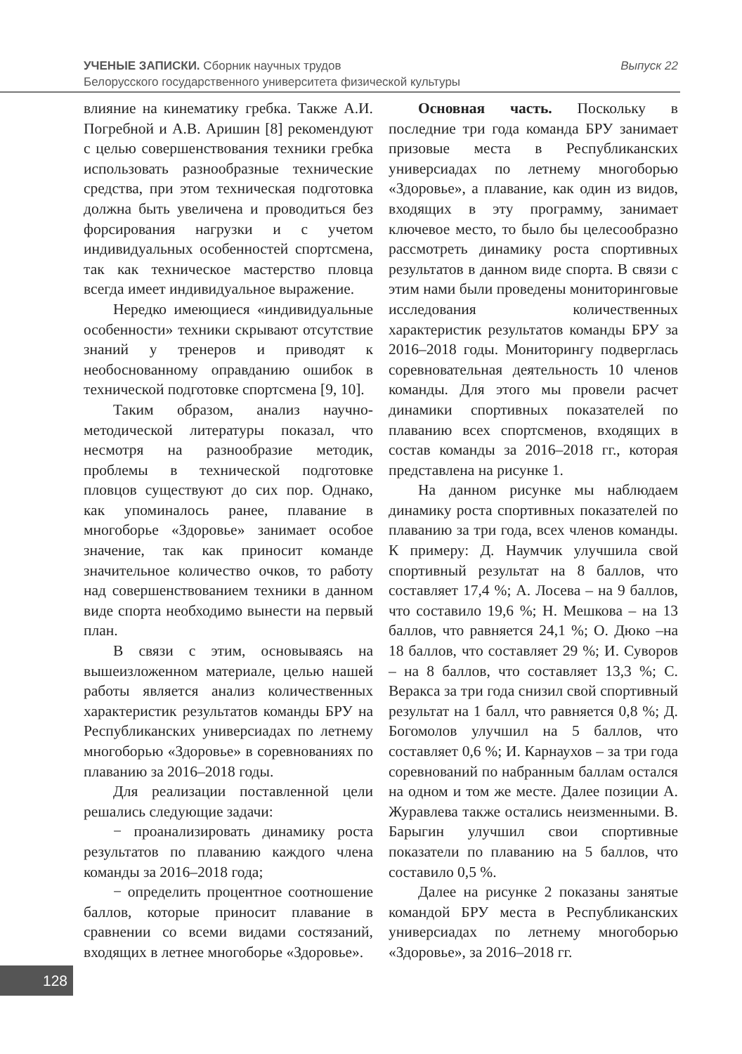Выпуск 22 УЧЕНЫЕ ЗАПИСКИ. Сборник научных трудов
Белорусского государственного университета физической культуры
влияние на кинематику гребка. Также А.И. Погребной и А.В. Аришин [8] рекомендуют с целью совершенствования техники гребка использовать разнообразные технические средства, при этом техническая подготовка должна быть увеличена и проводиться без форсирования нагрузки и с учетом индивидуальных особенностей спортсмена, так как техническое мастерство пловца всегда имеет индивидуальное выражение.
Нередко имеющиеся «индивидуальные особенности» техники скрывают отсутствие знаний у тренеров и приводят к необоснованному оправданию ошибок в технической подготовке спортсмена [9, 10].
Таким образом, анализ научно-методической литературы показал, что несмотря на разнообразие методик, проблемы в технической подготовке пловцов существуют до сих пор. Однако, как упоминалось ранее, плавание в многоборье «Здоровье» занимает особое значение, так как приносит команде значительное количество очков, то работу над совершенствованием техники в данном виде спорта необходимо вынести на первый план.
В связи с этим, основываясь на вышеизложенном материале, целью нашей работы является анализ количественных характеристик результатов команды БРУ на Республиканских универсиадах по летнему многоборью «Здоровье» в соревнованиях по плаванию за 2016–2018 годы.
Для реализации поставленной цели решались следующие задачи:
− проанализировать динамику роста результатов по плаванию каждого члена команды за 2016–2018 года;
− определить процентное соотношение баллов, которые приносит плавание в сравнении со всеми видами состязаний, входящих в летнее многоборье «Здоровье».
Основная часть. Поскольку в последние три года команда БРУ занимает призовые места в Республиканских универсиадах по летнему многоборью «Здоровье», а плавание, как один из видов, входящих в эту программу, занимает ключевое место, то было бы целесообразно рассмотреть динамику роста спортивных результатов в данном виде спорта. В связи с этим нами были проведены мониторинговые исследования количественных характеристик результатов команды БРУ за 2016–2018 годы. Мониторингу подверглась соревновательная деятельность 10 членов команды. Для этого мы провели расчет динамики спортивных показателей по плаванию всех спортсменов, входящих в состав команды за 2016–2018 гг., которая представлена на рисунке 1.
На данном рисунке мы наблюдаем динамику роста спортивных показателей по плаванию за три года, всех членов команды. К примеру: Д. Наумчик улучшила свой спортивный результат на 8 баллов, что составляет 17,4 %; А. Лосева – на 9 баллов, что составило 19,6 %; Н. Мешкова – на 13 баллов, что равняется 24,1 %; О. Дюко –на 18 баллов, что составляет 29 %; И. Суворов – на 8 баллов, что составляет 13,3 %; С. Веракса за три года снизил свой спортивный результат на 1 балл, что равняется 0,8 %; Д. Богомолов улучшил на 5 баллов, что составляет 0,6 %; И. Карнаухов – за три года соревнований по набранным баллам остался на одном и том же месте. Далее позиции А. Журавлева также остались неизменными. В. Барыгин улучшил свои спортивные показатели по плаванию на 5 баллов, что составило 0,5 %.
Далее на рисунке 2 показаны занятые командой БРУ места в Республиканских универсиадах по летнему многоборью «Здоровье», за 2016–2018 гг.
128